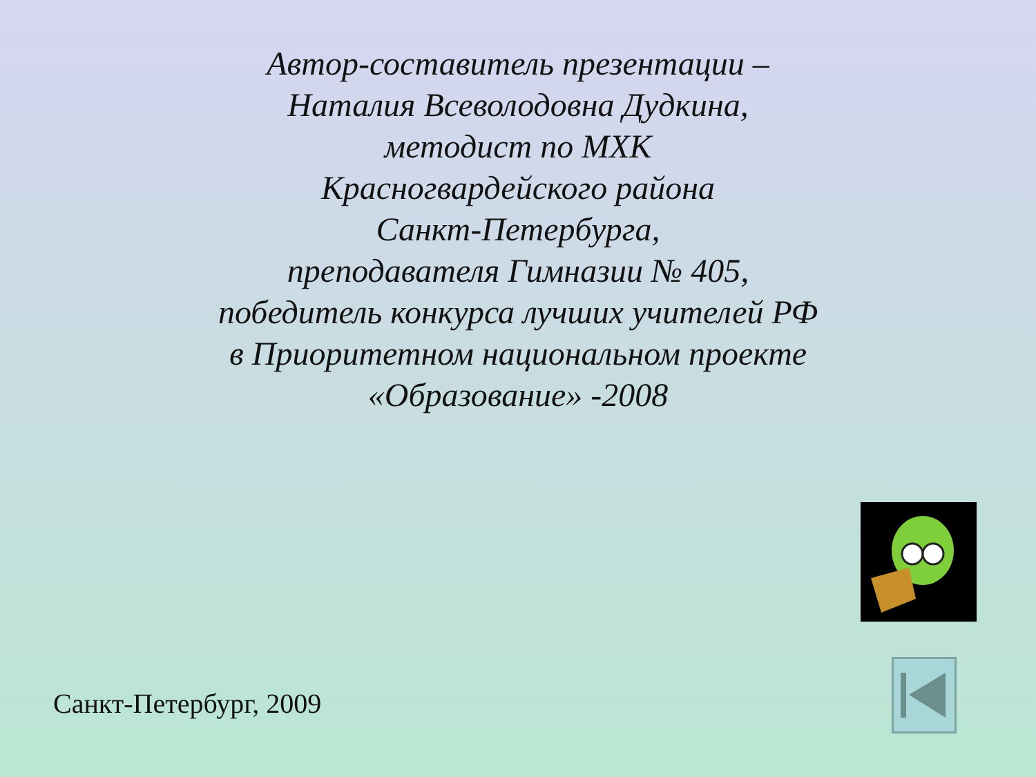Автор-составитель презентации –
Наталия Всеволодовна Дудкина,
методист по МХК
Красногвардейского района
Санкт-Петербурга,
преподавателя Гимназии № 405,
победитель конкурса лучших учителей РФ
в Приоритетном национальном проекте
«Образование» -2008
Санкт-Петербург, 2009